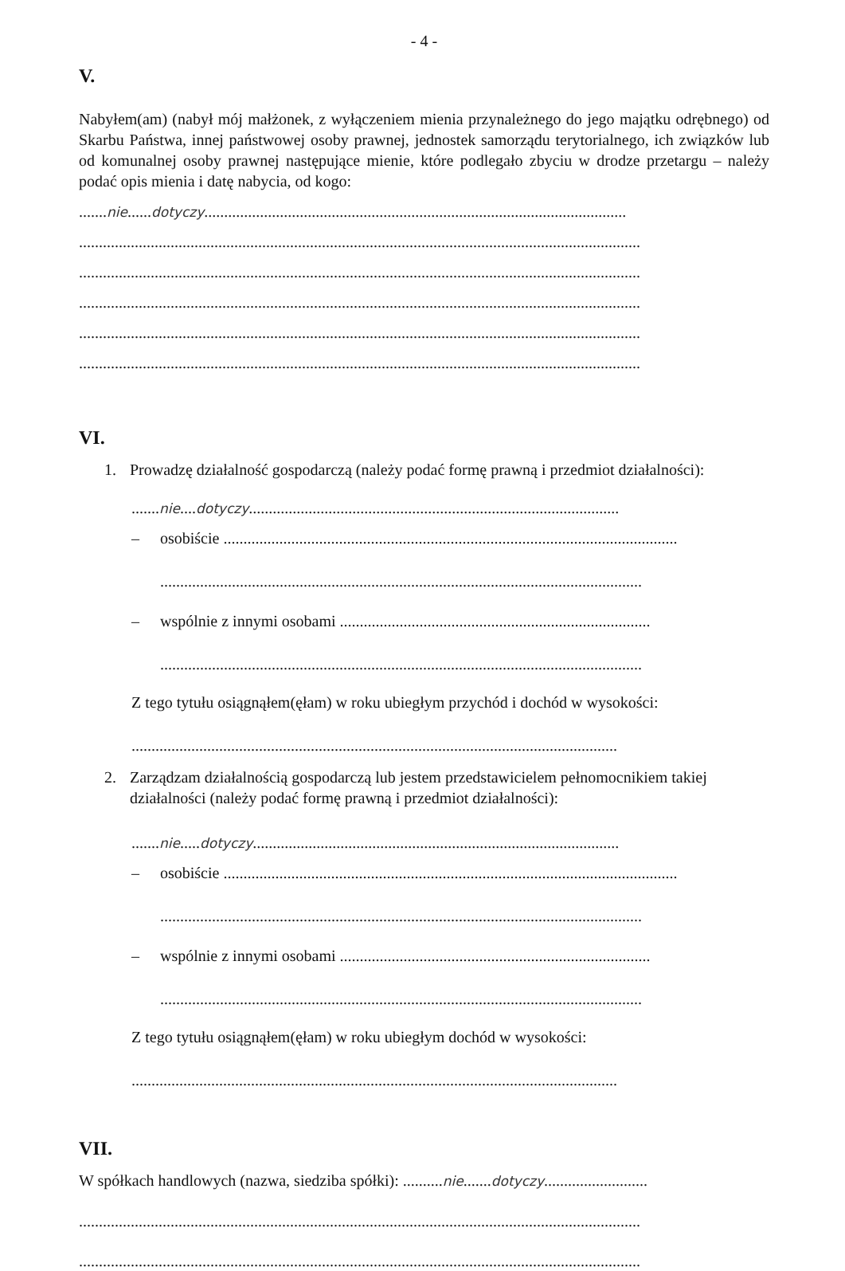- 4 -
V.
Nabyłem(am) (nabył mój małżonek, z wyłączeniem mienia przynależnego do jego majątku odrębnego) od Skarbu Państwa, innej państwowej osoby prawnej, jednostek samorządu terytorialnego, ich związków lub od komunalnej osoby prawnej następujące mienie, które podlegało zbyciu w drodze przetargu – należy podać opis mienia i datę nabycia, od kogo:
.......nie......dotyczy..........................................................................................................
.............................................................................................................................................
.............................................................................................................................................
.............................................................................................................................................
.............................................................................................................................................
.............................................................................................................................................
VI.
1. Prowadzę działalność gospodarczą (należy podać formę prawną i przedmiot działalności):
.......nie....dotyczy.............................................................................................
– osobiście ..................................................................................................................
.........................................................................................................................
– wspólnie z innymi osobami ..............................................................................
.........................................................................................................................
Z tego tytułu osiągnąłem(ęłam) w roku ubiegłym przychód i dochód w wysokości:
..........................................................................................................................
2. Zarządzam działalnością gospodarczą lub jestem przedstawicielem pełnomocnikiem takiej działalności (należy podać formę prawną i przedmiot działalności):
.......nie.....dotyczy............................................................................................
– osobiście ..................................................................................................................
.........................................................................................................................
– wspólnie z innymi osobami ..............................................................................
.........................................................................................................................
Z tego tytułu osiągnąłem(ęłam) w roku ubiegłym dochód w wysokości:
..........................................................................................................................
VII.
W spółkach handlowych (nazwa, siedziba spółki): ..........nie.......dotyczy..........................
.............................................................................................................................................
.............................................................................................................................................